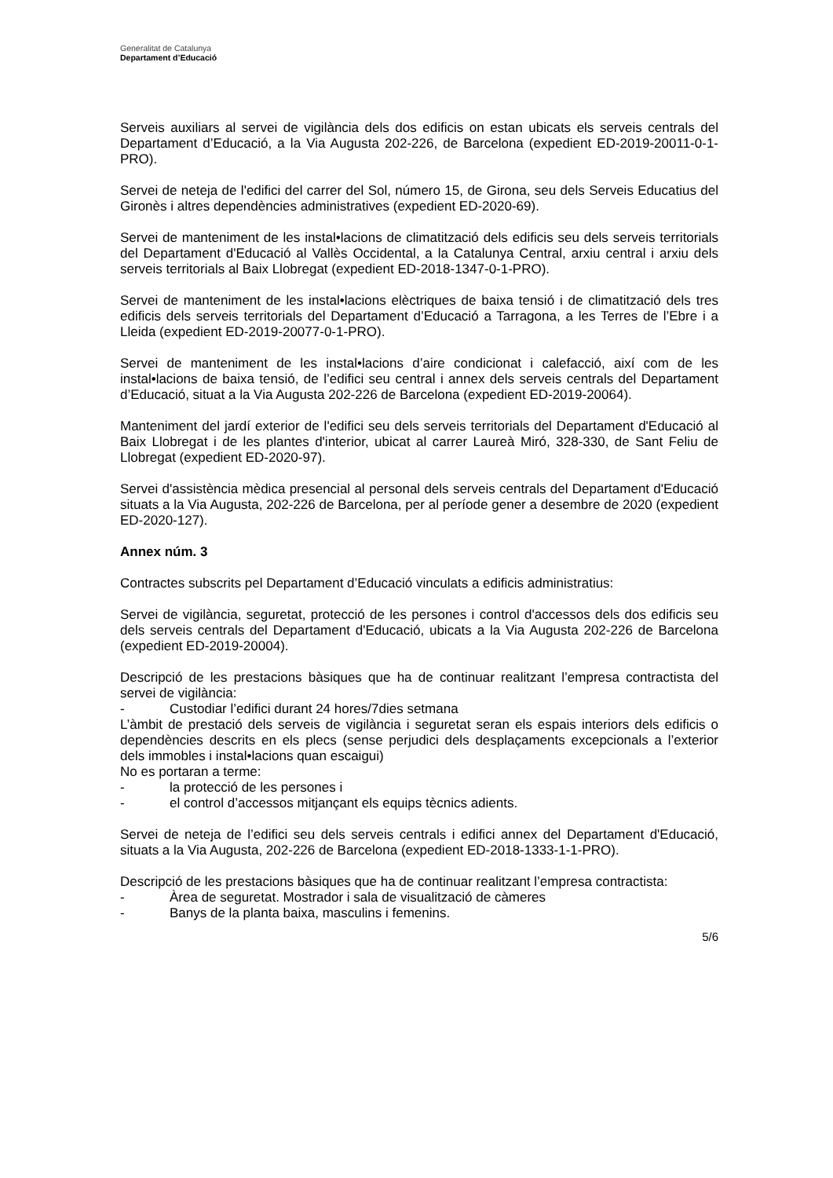Generalitat de Catalunya
Departament d’Educació
Serveis auxiliars al servei de vigilància dels dos edificis on estan ubicats els serveis centrals del Departament d’Educació, a la Via Augusta 202-226, de Barcelona (expedient ED-2019-20011-0-1-PRO).
Servei de neteja de l'edifici del carrer del Sol, número 15, de Girona, seu dels Serveis Educatius del Gironès i altres dependències administratives (expedient ED-2020-69).
Servei de manteniment de les instal•lacions de climatització dels edificis seu dels serveis territorials del Departament d'Educació al Vallès Occidental, a la Catalunya Central, arxiu central i arxiu dels serveis territorials al Baix Llobregat (expedient ED-2018-1347-0-1-PRO).
Servei de manteniment de les instal•lacions elèctriques de baixa tensió i de climatització dels tres edificis dels serveis territorials del Departament d’Educació a Tarragona, a les Terres de l’Ebre i a Lleida (expedient ED-2019-20077-0-1-PRO).
Servei de manteniment de les instal•lacions d’aire condicionat i calefacció, així com de les instal•lacions de baixa tensió, de l’edifici seu central i annex dels serveis centrals del Departament d’Educació, situat a la Via Augusta 202-226 de Barcelona (expedient ED-2019-20064).
Manteniment del jardí exterior de l'edifici seu dels serveis territorials del Departament d'Educació al Baix Llobregat i de les plantes d'interior, ubicat al carrer Laureà Miró, 328-330, de Sant Feliu de Llobregat (expedient ED-2020-97).
Servei d'assistència mèdica presencial al personal dels serveis centrals del Departament d'Educació situats a la Via Augusta, 202-226 de Barcelona, per al període gener a desembre de 2020 (expedient ED-2020-127).
Annex núm. 3
Contractes subscrits pel Departament d’Educació vinculats a edificis administratius:
Servei de vigilància, seguretat, protecció de les persones i control d'accessos dels dos edificis seu dels serveis centrals del Departament d'Educació, ubicats a la Via Augusta 202-226 de Barcelona (expedient ED-2019-20004).
Descripció de les prestacions bàsiques que ha de continuar realitzant l’empresa contractista del servei de vigilància:
- Custodiar l’edifici durant 24 hores/7dies setmana
L’àmbit de prestació dels serveis de vigilància i seguretat seran els espais interiors dels edificis o dependències descrits en els plecs (sense perjudici dels desplaçaments excepcionals a l’exterior dels immobles i instal•lacions quan escaigui)
No es portaran a terme:
- la protecció de les persones i
- el control d’accessos mitjançant els equips tècnics adients.
Servei de neteja de l’edifici seu dels serveis centrals i edifici annex del Departament d'Educació, situats a la Via Augusta, 202-226 de Barcelona (expedient ED-2018-1333-1-1-PRO).
Descripció de les prestacions bàsiques que ha de continuar realitzant l’empresa contractista:
- Àrea de seguretat. Mostrador i sala de visualització de càmeres
- Banys de la planta baixa, masculins i femenins.
5/6